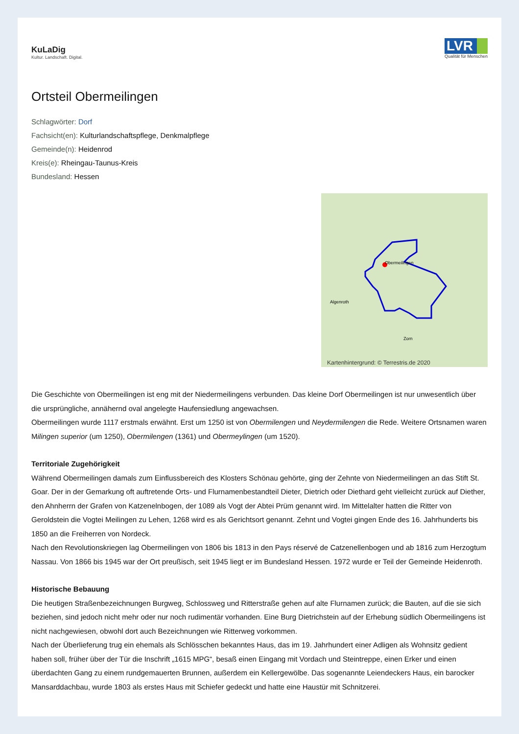KuLaDig
Kultur. Landschaft. Digital.
LVR
Qualität für Menschen
Ortsteil Obermeilingen
Schlagwörter: Dorf
Fachsicht(en): Kulturlandschaftspflege, Denkmalpflege
Gemeinde(n): Heidenrod
Kreis(e): Rheingau-Taunus-Kreis
Bundesland: Hessen
Obermeilingen
Algenroth
Zorn
Kartenhintergrund: © Terrestris.de 2020
Die Geschichte von Obermeilingen ist eng mit der Niedermeilingens verbunden. Das kleine Dorf Obermeilingen ist nur unwesentlich über die ursprüngliche, annähernd oval angelegte Haufensiedlung angewachsen.
Obermeilingen wurde 1117 erstmals erwähnt. Erst um 1250 ist von Obermilengen und Neydermilengen die Rede. Weitere Ortsnamen waren Milingen superior (um 1250), Obermilengen (1361) und Obermeylingen (um 1520).
Territoriale Zugehörigkeit
Während Obermeilingen damals zum Einflussbereich des Klosters Schönau gehörte, ging der Zehnte von Niedermeilingen an das Stift St. Goar. Der in der Gemarkung oft auftretende Orts- und Flurnamenbestandteil Dieter, Dietrich oder Diethard geht vielleicht zurück auf Diether, den Ahnherrn der Grafen von Katzenelnbogen, der 1089 als Vogt der Abtei Prüm genannt wird. Im Mittelalter hatten die Ritter von Geroldstein die Vogtei Meilingen zu Lehen, 1268 wird es als Gerichtsort genannt. Zehnt und Vogtei gingen Ende des 16. Jahrhunderts bis 1850 an die Freiherren von Nordeck.
Nach den Revolutionskriegen lag Obermeilingen von 1806 bis 1813 in den Pays réservé de Catzenellenbogen und ab 1816 zum Herzogtum Nassau. Von 1866 bis 1945 war der Ort preußisch, seit 1945 liegt er im Bundesland Hessen. 1972 wurde er Teil der Gemeinde Heidenroth.
Historische Bebauung
Die heutigen Straßenbezeichnungen Burgweg, Schlossweg und Ritterstraße gehen auf alte Flurnamen zurück; die Bauten, auf die sie sich beziehen, sind jedoch nicht mehr oder nur noch rudimentär vorhanden. Eine Burg Dietrichstein auf der Erhebung südlich Obermeilingens ist nicht nachgewiesen, obwohl dort auch Bezeichnungen wie Ritterweg vorkommen.
Nach der Überlieferung trug ein ehemals als Schlösschen bekanntes Haus, das im 19. Jahrhundert einer Adligen als Wohnsitz gedient haben soll, früher über der Tür die Inschrift „1615 MPG“, besaß einen Eingang mit Vordach und Steintreppe, einen Erker und einen überdachten Gang zu einem rundgemauerten Brunnen, außerdem ein Kellergewölbe. Das sogenannte Leiendeckers Haus, ein barocker Mansarddachbau, wurde 1803 als erstes Haus mit Schiefer gedeckt und hatte eine Haustür mit Schnitzerei.